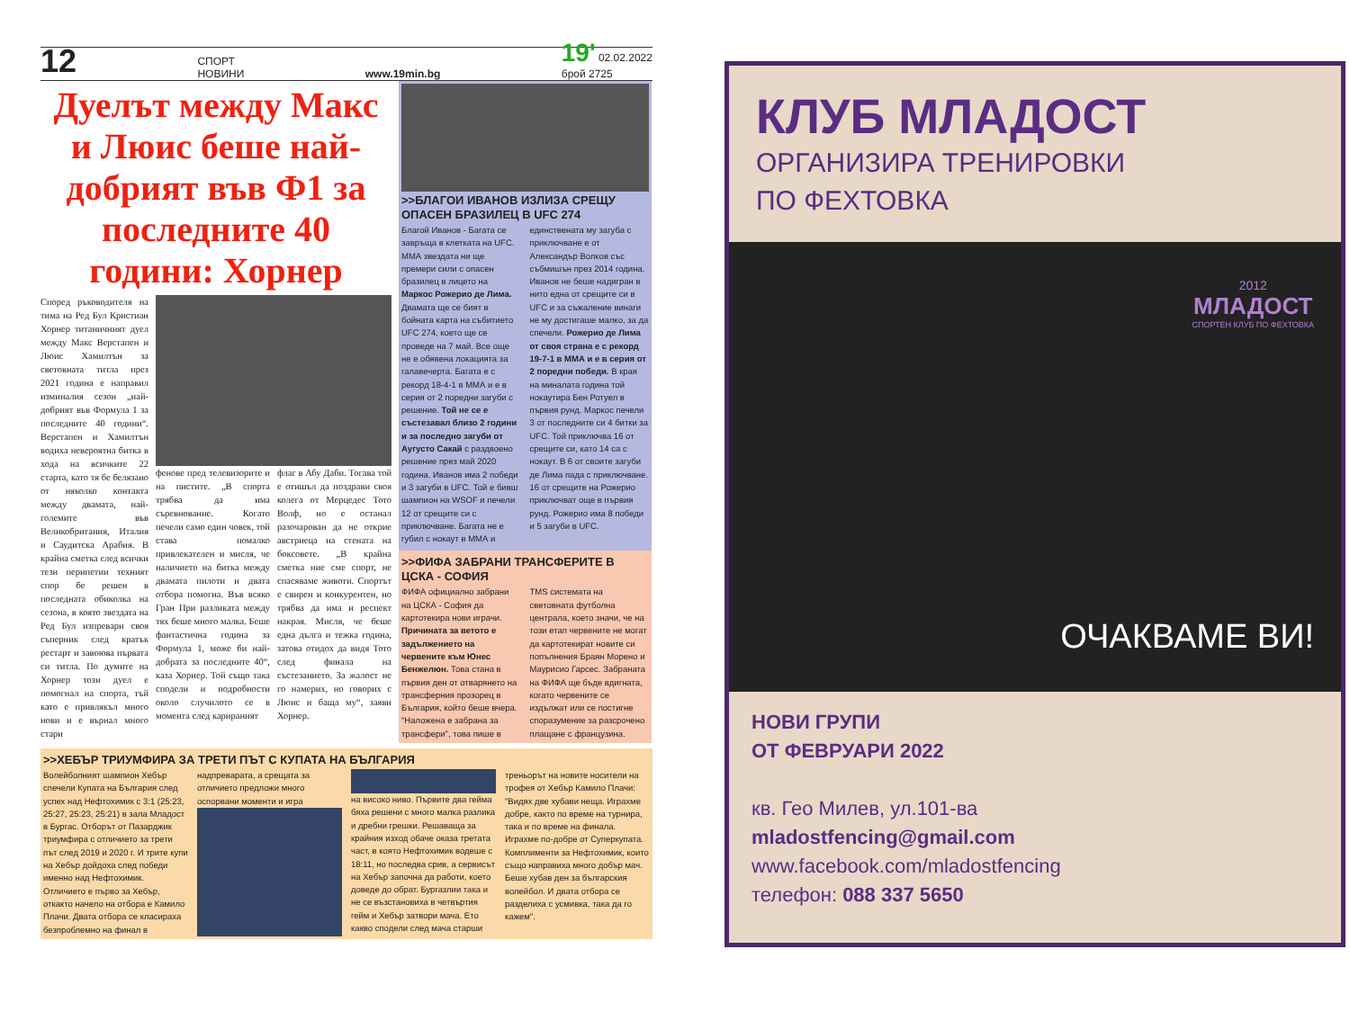12 СПОРТ
НОВИНИ www.19min.bg 19' 02.02.2022
брой 2725
Дуелът между Макс и Люис беше най-добрият във Ф1 за последните 40 години: Хорнер
Според ръководителя на тима на Ред Бул Кристиан Хорнер титаничният дуел между Макс Верстапен и Люис Хамилтън за световната титла през 2021 година е направил изминалия сезон „най-добрият във Формула 1 за последните 40 години“. Верстапен и Хамилтън водиха невероятна битка в хода на всичките 22 старта, като тя бе белязано от няколко контакта между двамата, най-големите във Великобритания, Италия и Саудитска Арабия. В крайна сметка след всички тези перипетии техният спор бе решен в последната обиколка на сезона, в която звездата на Ред Бул изпревари своя съперник след кратък рестарт и завоюва първата си титла. По думите на Хорнер този дуел е помогнал на спорта, тъй като е привлякъл много нови и е върнал много стари
фенове пред телевизорите и на пистите. „В спорта трябва да има съревнование. Когато печели само един човек, той става помалко привлекателен и мисля, че наличието на битка между двамата пилоти и двата отбора помогна. Във всяко Гран При разликата между тях беше много малка. Беше фантастична година за Формула 1, може би най-добрата за последните 40“, каза Хорнер. Той също така сподели и подробности около случилото се в момента след карираният
флаг в Абу Даби. Тогава той е отишъл да поздрави своя колега от Мерцедес Тото Волф, но е останал разочарован да не открие австриеца на стената на боксовете. „В крайна сметка ние сме спорт, не спасяваме животи. Спортът е свирен и конкурентен, но трябва да има и респект накрая. Мисля, че беше една дълга и тежка година, затова отидох да видя Тото след финала на състезанието. За жалост не го намерих, но говорих с Люис и баща му“, заяви Хорнер.
>>БЛАГОИ ИВАНОВ ИЗЛИЗА СРЕЩУ ОПАСЕН БРАЗИЛЕЦ В UFC 274
Благой Иванов - Багата се завръща в клетката на UFC. ММА звездата ни ще премери сили с опасен бразилец в лицето на Маркос Рожерио де Лима. Двамата ще се бият в бойната карта на събитието UFC 274, което ще се проведе на 7 май. Все още не е обявена локацията за галавечерта. Багата е с рекорд 18-4-1 в ММА и е в серия от 2 поредни загуби с решение. Той не се е състезавал близо 2 години и за последно загуби от Аугусто Сакай с раздвоено решение през май 2020 година. Иванов има 2 победи и 3 загуби в UFC. Той е бивш шампион на WSOF и печели 12 от срещите си с приключване. Багата не е губил с нокаут в ММА и единствената му загуба с приключване е от Александър Волков със събмишън през 2014 година. Иванов не беше надигран в нито една от срещите си в UFC и за съжаление винаги не му достигаше малко, за да спечели. Рожерио де Лима от своя страна е с рекорд 19-7-1 в ММА и е в серия от 2 поредни победи. В края на миналата година той нокаутира Бен Ротуел в първия рунд. Маркос печели 3 от последните си 4 битки за UFC. Той приключва 16 от срещите си, като 14 са с нокаут. В 6 от своите загуби де Лима пада с приключване. 16 от срещите на Рожерио приключват още в първия рунд. Рожерио има 8 победи и 5 загуби в UFC.
>>ФИФА ЗАБРАНИ ТРАНСФЕРИТЕ В ЦСКА - СОФИЯ
ФИФА официално забрани на ЦСКА - София да картотекира нови играчи. Причината за ветото е задължението на червените към Юнес Бенжелюн. Това стана в първия ден от отварянето на трансферния прозорец в България, който беше вчера. "Наложена е забрана за трансфери", това пише в TMS системата на световната футболна централа, което значи, че на този етап червените не могат да картотекират новите си попълнения Браян Морено и Маурисио Гарсес. Забраната на ФИФА ще бъде вдигната, когато червените се издължат или се постигне споразумение за разсрочено плащане с французина.
>>ХЕБЪР ТРИУМФИРА ЗА ТРЕТИ ПЪТ С КУПАТА НА БЪЛГАРИЯ
Волейболният шампион Хебър спечели Купата на България след успех над Нефтохимик с 3:1 (25:23, 25:27, 25:23, 25:21) в зала Младост в Бургас. Отборът от Пазарджик триумфира с отличието за трети път след 2019 и 2020 г. И трите купи на Хебър дойдоха след победи именно над Нефтохимик. Отличието е първо за Хебър, откакто начело на отбора е Камило Плачи. Двата отбора се класираха безпроблемно на финал в надпреварата, а срещата за отличието предложи много оспорвани моменти и игра на високо ниво. Първите два гейма бяха решени с много малка разлика и дребни грешки. Решаваща за крайния изход обаче оказа третата част, в която Нефтохимик водеше с 18:11, но последва срив, а сервисът на Хебър започна да работи, което доведе до обрат. Бургазлии така и не се възстановиха в четвъртия гейм и Хебър затвори мача. Ето какво сподели след мача старши треньорът на новите носители на трофея от Хебър Камило Плачи: "Видях две хубави неща. Играхме добре, както по време на турнира, така и по време на финала. Играхме по-добре от Суперкупата. Комплименти за Нефтохимик, които също направиха много добър мач. Беше хубав ден за българския волейбол. И двата отбора се разделиха с усмивка, така да го кажем".
КЛУБ МЛАДОСТ
ОРГАНИЗИРА ТРЕНИРОВКИ
ПО ФЕХТОВКА
2012
МЛАДОСТ
СПОРТЕН КЛУБ ПО ФЕХТОВКА
ОЧАКВАМЕ ВИ!
НОВИ ГРУПИ
ОТ ФЕВРУАРИ 2022
кв. Гео Милев, ул.101-ва
mladostfencing@gmail.com
www.facebook.com/mladostfencing
телефон: 088 337 5650